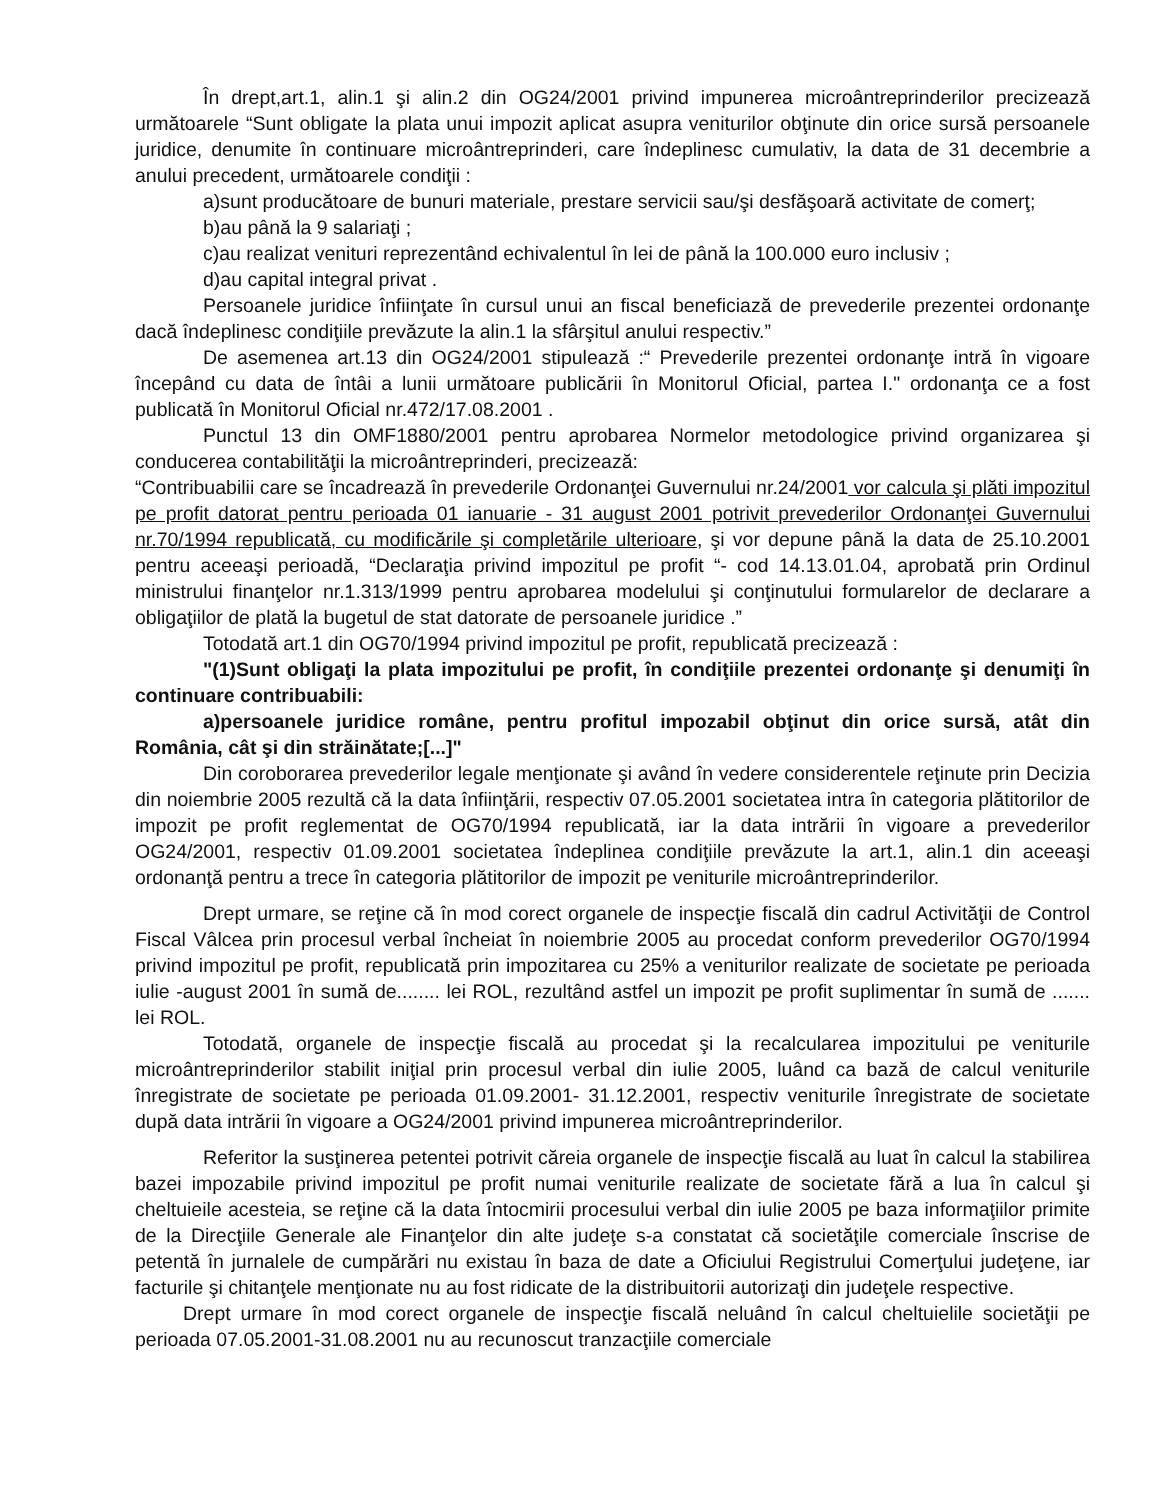În drept,art.1, alin.1 şi alin.2 din OG24/2001 privind impunerea microântreprinderilor precizează următoarele “Sunt obligate la plata unui impozit aplicat asupra veniturilor obţinute din orice sursă persoanele juridice, denumite în continuare microântreprinderi, care îndeplinesc cumulativ, la data de 31 decembrie a anului precedent, următoarele condiţii :
a)sunt producătoare de bunuri materiale, prestare servicii sau/şi desfăşoară activitate de comerţ;
b)au până la 9 salariaţi ;
c)au realizat venituri reprezentând echivalentul în lei de până la 100.000 euro inclusiv ;
d)au capital integral privat .
Persoanele juridice înfiinţate în cursul unui an fiscal beneficiază de prevederile prezentei ordonanţe dacă îndeplinesc condiţiile prevăzute la alin.1 la sfârşitul anului respectiv.”
De asemenea art.13 din OG24/2001 stipulează :“ Prevederile prezentei ordonanţe intră în vigoare începând cu data de întâi a lunii următoare publicării în Monitorul Oficial, partea I." ordonanţa ce a fost publicată în Monitorul Oficial nr.472/17.08.2001 .
Punctul 13 din OMF1880/2001 pentru aprobarea Normelor metodologice privind organizarea şi conducerea contabilităţii la microântreprinderi, precizează:
“Contribuabilii care se încadrează în prevederile Ordonanţei Guvernului nr.24/2001 vor calcula şi plăti impozitul pe profit datorat pentru perioada 01 ianuarie - 31 august 2001 potrivit prevederilor Ordonanţei Guvernului nr.70/1994 republicată, cu modificările şi completările ulterioare, şi vor depune până la data de 25.10.2001 pentru aceeaşi perioadă, “Declaraţia privind impozitul pe profit “- cod 14.13.01.04, aprobată prin Ordinul ministrului finanţelor nr.1.313/1999 pentru aprobarea modelului şi conţinutului formularelor de declarare a obligaţiilor de plată la bugetul de stat datorate de persoanele juridice .”
Totodată art.1 din OG70/1994 privind impozitul pe profit, republicată precizează :
"(1)Sunt obligaţi la plata impozitului pe profit, în condiţiile prezentei ordonanţe şi denumiţi în continuare contribuabili:
a)persoanele juridice române, pentru profitul impozabil obţinut din orice sursă, atât din România, cât şi din străinătate;[...]"
Din coroborarea prevederilor legale menţionate şi având în vedere considerentele reţinute prin Decizia din noiembrie 2005 rezultă că la data înfiinţării, respectiv 07.05.2001 societatea intra în categoria plătitorilor de impozit pe profit reglementat de OG70/1994 republicată, iar la data intrării în vigoare a prevederilor OG24/2001, respectiv 01.09.2001 societatea îndeplinea condiţiile prevăzute la art.1, alin.1 din aceeaşi ordonanţă pentru a trece în categoria plătitorilor de impozit pe veniturile microântreprinderilor.
Drept urmare, se reţine că în mod corect organele de inspecţie fiscală din cadrul Activităţii de Control Fiscal Vâlcea prin procesul verbal încheiat în noiembrie 2005 au procedat conform prevederilor OG70/1994 privind impozitul pe profit, republicată prin impozitarea cu 25% a veniturilor realizate de societate pe perioada iulie -august 2001 în sumă de........ lei ROL, rezultând astfel un impozit pe profit suplimentar în sumă de ....... lei ROL.
Totodată, organele de inspecţie fiscală au procedat şi la recalcularea impozitului pe veniturile microântreprinderilor stabilit iniţial prin procesul verbal din iulie 2005, luând ca bază de calcul veniturile înregistrate de societate pe perioada 01.09.2001- 31.12.2001, respectiv veniturile înregistrate de societate după data intrării în vigoare a OG24/2001 privind impunerea microântreprinderilor.
Referitor la susţinerea petentei potrivit căreia organele de inspecţie fiscală au luat în calcul la stabilirea bazei impozabile privind impozitul pe profit numai veniturile realizate de societate fără a lua în calcul şi cheltuieile acesteia, se reţine că la data întocmirii procesului verbal din iulie 2005 pe baza informaţiilor primite de la Direcţiile Generale ale Finanţelor din alte judeţe s-a constatat că societăţile comerciale înscrise de petentă în jurnalele de cumpărări nu existau în baza de date a Oficiului Registrului Comerţului judeţene, iar facturile şi chitanţele menţionate nu au fost ridicate de la distribuitorii autorizaţi din judeţele respective.
Drept urmare în mod corect organele de inspecţie fiscală neluând în calcul cheltuielile societăţii pe perioada 07.05.2001-31.08.2001 nu au recunoscut tranzacţiile comerciale